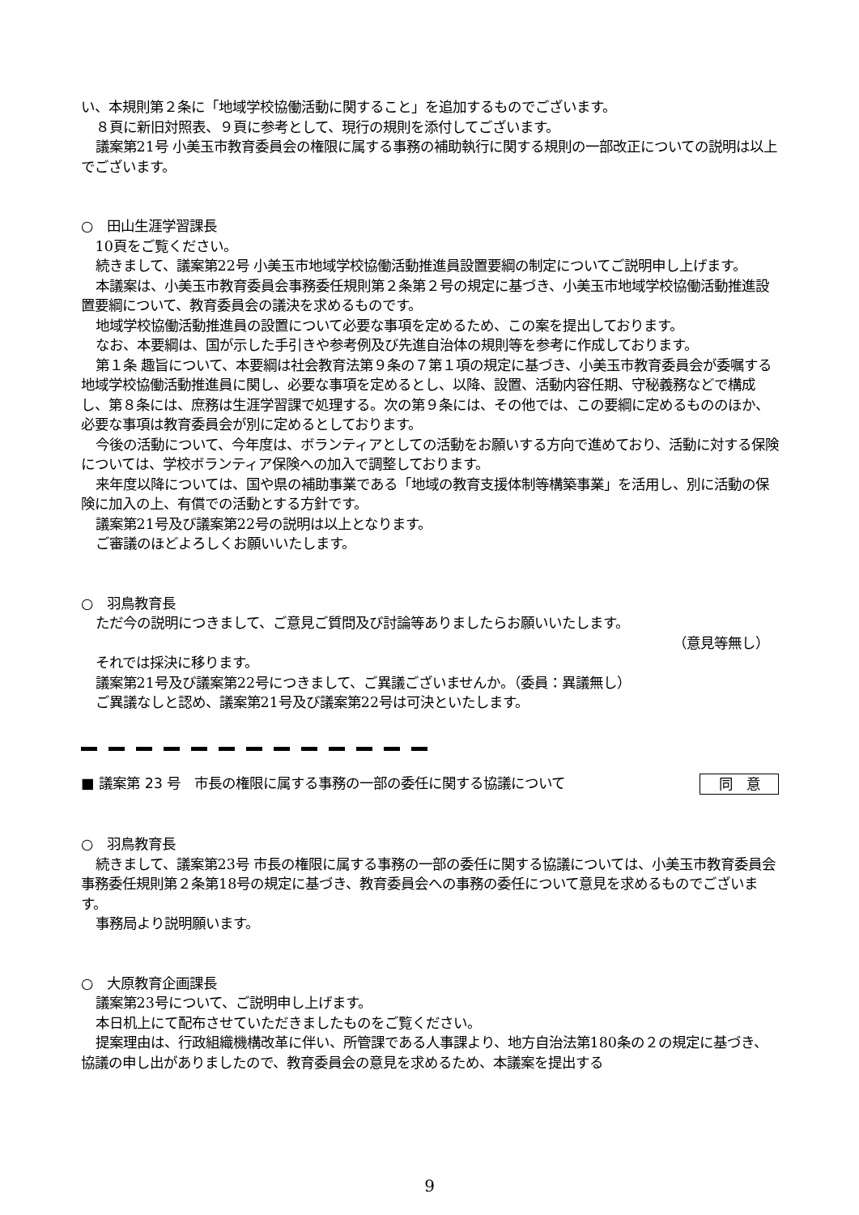い、本規則第２条に「地域学校協働活動に関すること」を追加するものでございます。
８頁に新旧対照表、９頁に参考として、現行の規則を添付してございます。
議案第21号 小美玉市教育委員会の権限に属する事務の補助執行に関する規則の一部改正についての説明は以上でございます。
○　田山生涯学習課長
10頁をご覧ください。
続きまして、議案第22号 小美玉市地域学校協働活動推進員設置要綱の制定についてご説明申し上げます。
本議案は、小美玉市教育委員会事務委任規則第２条第２号の規定に基づき、小美玉市地域学校協働活動推進設置要綱について、教育委員会の議決を求めるものです。
地域学校協働活動推進員の設置について必要な事項を定めるため、この案を提出しております。
なお、本要綱は、国が示した手引きや参考例及び先進自治体の規則等を参考に作成しております。
第１条 趣旨について、本要綱は社会教育法第９条の７第１項の規定に基づき、小美玉市教育委員会が委嘱する地域学校協働活動推進員に関し、必要な事項を定めるとし、以降、設置、活動内容任期、守秘義務などで構成し、第８条には、庶務は生涯学習課で処理する。次の第９条には、その他では、この要綱に定めるもののほか、必要な事項は教育委員会が別に定めるとしております。
今後の活動について、今年度は、ボランティアとしての活動をお願いする方向で進めており、活動に対する保険については、学校ボランティア保険への加入で調整しております。
来年度以降については、国や県の補助事業である「地域の教育支援体制等構築事業」を活用し、別に活動の保険に加入の上、有償での活動とする方針です。
議案第21号及び議案第22号の説明は以上となります。
ご審議のほどよろしくお願いいたします。
○　羽鳥教育長
ただ今の説明につきまして、ご意見ご質問及び討論等ありましたらお願いいたします。
（意見等無し）
それでは採決に移ります。
議案第21号及び議案第22号につきまして、ご異議ございませんか。（委員：異議無し）
ご異議なしと認め、議案第21号及び議案第22号は可決といたします。
■ 議案第 23 号　市長の権限に属する事務の一部の委任に関する協議について 同　意
○　羽鳥教育長
続きまして、議案第23号 市長の権限に属する事務の一部の委任に関する協議については、小美玉市教育委員会事務委任規則第２条第18号の規定に基づき、教育委員会への事務の委任について意見を求めるものでございます。
事務局より説明願います。
○　大原教育企画課長
議案第23号について、ご説明申し上げます。
本日机上にて配布させていただきましたものをご覧ください。
提案理由は、行政組織機構改革に伴い、所管課である人事課より、地方自治法第180条の２の規定に基づき、協議の申し出がありましたので、教育委員会の意見を求めるため、本議案を提出する
9